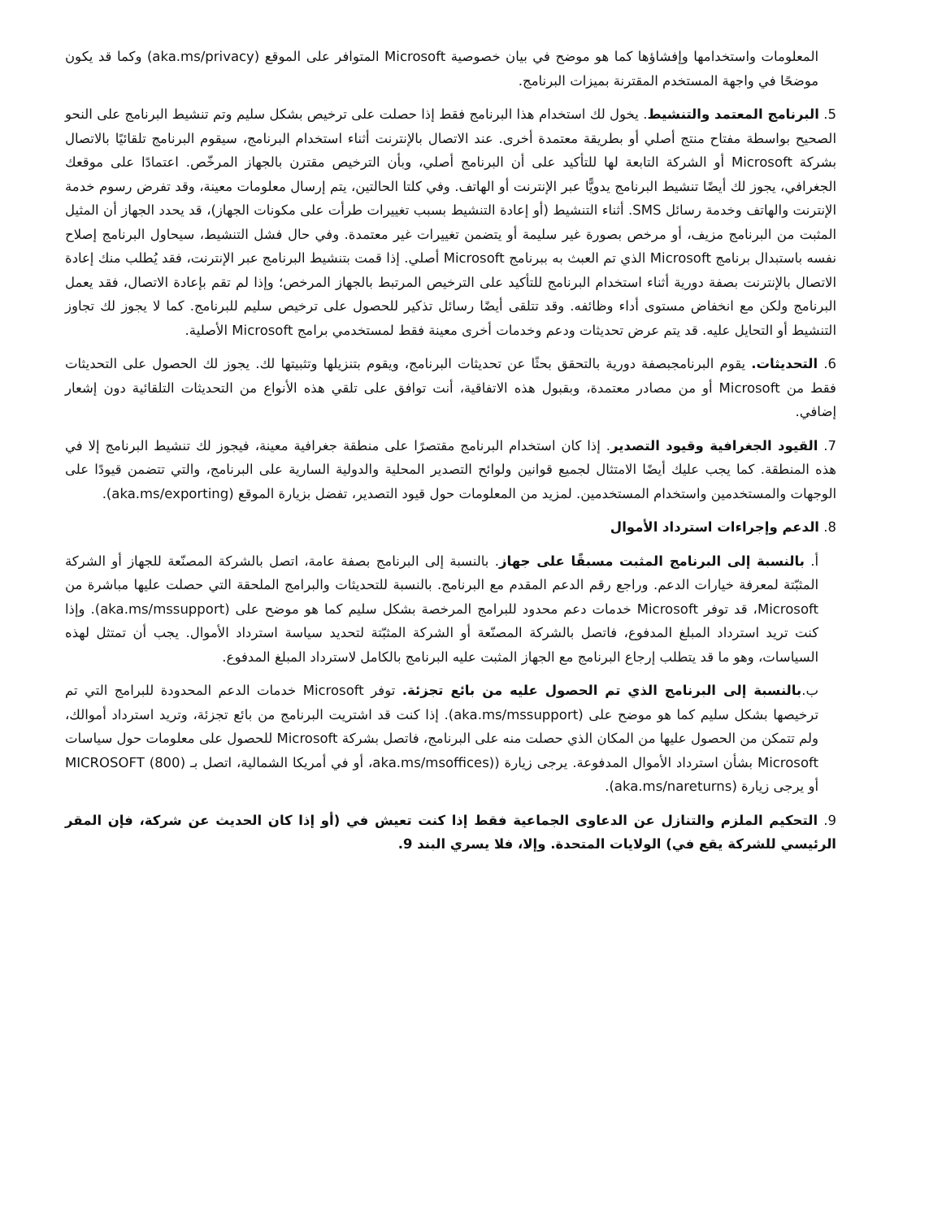المعلومات واستخدامها وإفشاؤها كما هو موضح في بيان خصوصية Microsoft المتوافر على الموقع (aka.ms/privacy) وكما قد يكون موضحًا في واجهة المستخدم المقترنة بميزات البرنامج.
5. البرنامج المعتمد والتنشيط. يخول لك استخدام هذا البرنامج فقط إذا حصلت على ترخيص بشكل سليم وتم تنشيط البرنامج على النحو الصحيح بواسطة مفتاح منتج أصلي أو بطريقة معتمدة أخرى. عند الاتصال بالإنترنت أثناء استخدام البرنامج، سيقوم البرنامج تلقائيًا بالاتصال بشركة Microsoft أو الشركة التابعة لها للتأكيد على أن البرنامج أصلي، وبأن الترخيص مقترن بالجهاز المرخّص. اعتمادًا على موقعك الجغرافي، يجوز لك أيضًا تنشيط البرنامج يدويًّا عبر الإنترنت أو الهاتف. وفي كلتا الحالتين، يتم إرسال معلومات معينة، وقد تفرض رسوم خدمة الإنترنت والهاتف وخدمة رسائل SMS. أثناء التنشيط (أو إعادة التنشيط بسبب تغييرات طرأت على مكونات الجهاز)، قد يحدد الجهاز أن المثيل المثبت من البرنامج مزيف، أو مرخص بصورة غير سليمة أو يتضمن تغييرات غير معتمدة. وفي حال فشل التنشيط، سيحاول البرنامج إصلاح نفسه باستبدال برنامج Microsoft الذي تم العبث به ببرنامج Microsoft أصلي. إذا قمت بتنشيط البرنامج عبر الإنترنت، فقد يُطلب منك إعادة الاتصال بالإنترنت بصفة دورية أثناء استخدام البرنامج للتأكيد على الترخيص المرتبط بالجهاز المرخص؛ وإذا لم تقم بإعادة الاتصال، فقد يعمل البرنامج ولكن مع انخفاض مستوى أداء وظائفه. وقد تتلقى أيضًا رسائل تذكير للحصول على ترخيص سليم للبرنامج. كما لا يجوز لك تجاوز التنشيط أو التحايل عليه. قد يتم عرض تحديثات ودعم وخدمات أخرى معينة فقط لمستخدمي برامج Microsoft الأصلية.
6. التحديثات. يقوم البرنامجبصفة دورية بالتحقق بحثًا عن تحديثات البرنامج، ويقوم بتنزيلها وتثبيتها لك. يجوز لك الحصول على التحديثات فقط من Microsoft أو من مصادر معتمدة، وبقبول هذه الاتفاقية، أنت توافق على تلقي هذه الأنواع من التحديثات التلقائية دون إشعار إضافي.
7. القيود الجغرافية وقيود التصدير. إذا كان استخدام البرنامج مقتصرًا على منطقة جغرافية معينة، فيجوز لك تنشيط البرنامج إلا في هذه المنطقة. كما يجب عليك أيضًا الامتثال لجميع قوانين ولوائح التصدير المحلية والدولية السارية على البرنامج، والتي تتضمن قيودًا على الوجهات والمستخدمين واستخدام المستخدمين. لمزيد من المعلومات حول قيود التصدير، تفضل بزيارة الموقع (aka.ms/exporting).
8. الدعم وإجراءات استرداد الأموال
أ. بالنسبة إلى البرنامج المثبت مسبقًا على جهاز. بالنسبة إلى البرنامج بصفة عامة، اتصل بالشركة المصنّعة للجهاز أو الشركة المثبّتة لمعرفة خيارات الدعم. وراجع رقم الدعم المقدم مع البرنامج. بالنسبة للتحديثات والبرامج الملحقة التي حصلت عليها مباشرة من Microsoft، قد توفر Microsoft خدمات دعم محدود للبرامج المرخصة بشكل سليم كما هو موضح على (aka.ms/mssupport). وإذا كنت تريد استرداد المبلغ المدفوع، فاتصل بالشركة المصنّعة أو الشركة المثبّتة لتحديد سياسة استرداد الأموال. يجب أن تمتثل لهذه السياسات، وهو ما قد يتطلب إرجاع البرنامج مع الجهاز المثبت عليه البرنامج بالكامل لاسترداد المبلغ المدفوع.
ب.بالنسبة إلى البرنامج الذي تم الحصول عليه من بائع تجزئة. توفر Microsoft خدمات الدعم المحدودة للبرامج التي تم ترخيصها بشكل سليم كما هو موضح على (aka.ms/mssupport). إذا كنت قد اشتريت البرنامج من بائع تجزئة، وتريد استرداد أموالك، ولم تتمكن من الحصول عليها من المكان الذي حصلت منه على البرنامج، فاتصل بشركة Microsoft للحصول على معلومات حول سياسات Microsoft بشأن استرداد الأموال المدفوعة. يرجى زيارة ((aka.ms/msoffices، أو في أمريكا الشمالية، اتصل بـ (800) MICROSOFT أو يرجى زيارة (aka.ms/nareturns).
9. التحكيم الملزم والتنازل عن الدعاوى الجماعية فقط إذا كنت تعيش في (أو إذا كان الحديث عن شركة، فإن المقر الرئيسي للشركة يقع في) الولايات المتحدة. وإلا، فلا يسري البند 9.